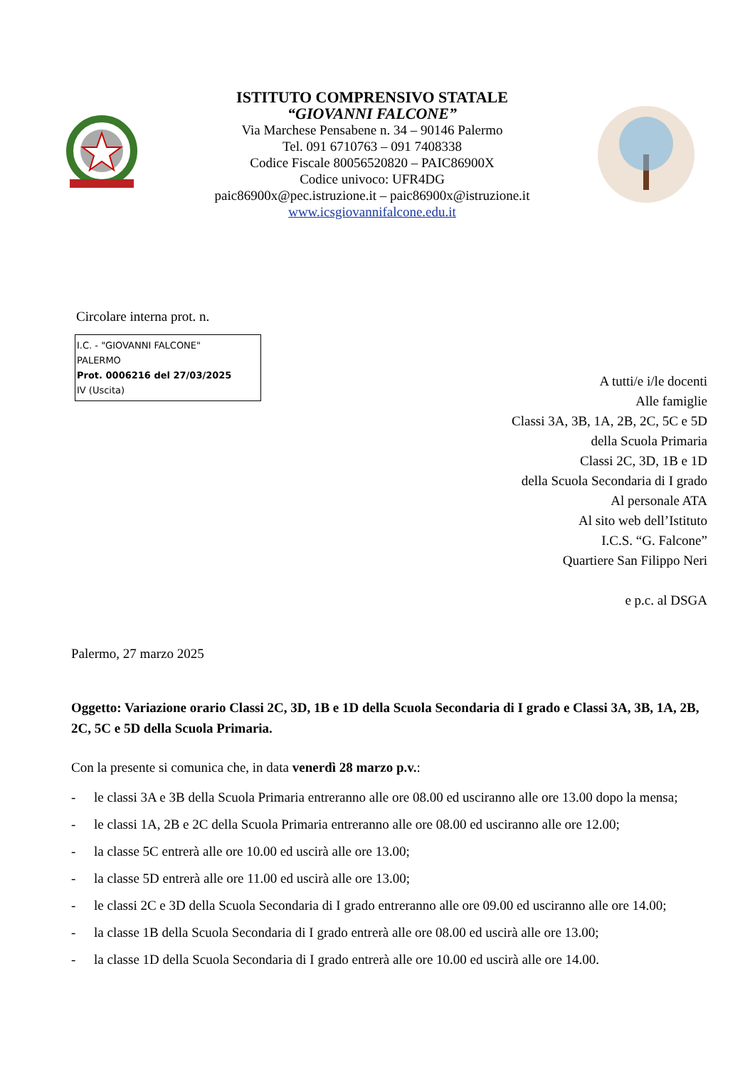ISTITUTO COMPRENSIVO STATALE
“GIOVANNI FALCONE”
Via Marchese Pensabene n. 34 – 90146 Palermo
Tel. 091 6710763 – 091 7408338
Codice Fiscale 80056520820 – PAIC86900X
Codice univoco: UFR4DG
paic86900x@pec.istruzione.it – paic86900x@istruzione.it
www.icsgiovannifalcone.edu.it
Circolare interna prot. n.
I.C. - "GIOVANNI FALCONE"
PALERMO
Prot. 0006216 del 27/03/2025
IV (Uscita)
A tutti/e i/le docenti
Alle famiglie
Classi 3A, 3B, 1A, 2B, 2C, 5C e 5D
della Scuola Primaria
Classi 2C, 3D, 1B e 1D
della Scuola Secondaria di I grado
Al personale ATA
Al sito web dell’Istituto
I.C.S. “G. Falcone”
Quartiere San Filippo Neri
e p.c. al DSGA
Palermo, 27 marzo 2025
Oggetto: Variazione orario Classi 2C, 3D, 1B e 1D della Scuola Secondaria di I grado e Classi 3A, 3B, 1A, 2B, 2C, 5C e 5D della Scuola Primaria.
Con la presente si comunica che, in data venerdì 28 marzo p.v.:
- le classi 3A e 3B della Scuola Primaria entreranno alle ore 08.00 ed usciranno alle ore 13.00 dopo la mensa;
- le classi 1A, 2B e 2C della Scuola Primaria entreranno alle ore 08.00 ed usciranno alle ore 12.00;
- la classe 5C entrerà alle ore 10.00 ed uscirà alle ore 13.00;
- la classe 5D entrerà alle ore 11.00 ed uscirà alle ore 13.00;
- le classi 2C e 3D della Scuola Secondaria di I grado entreranno alle ore 09.00 ed usciranno alle ore 14.00;
- la classe 1B della Scuola Secondaria di I grado entrerà alle ore 08.00 ed uscirà alle ore 13.00;
- la classe 1D della Scuola Secondaria di I grado entrerà alle ore 10.00 ed uscirà alle ore 14.00.